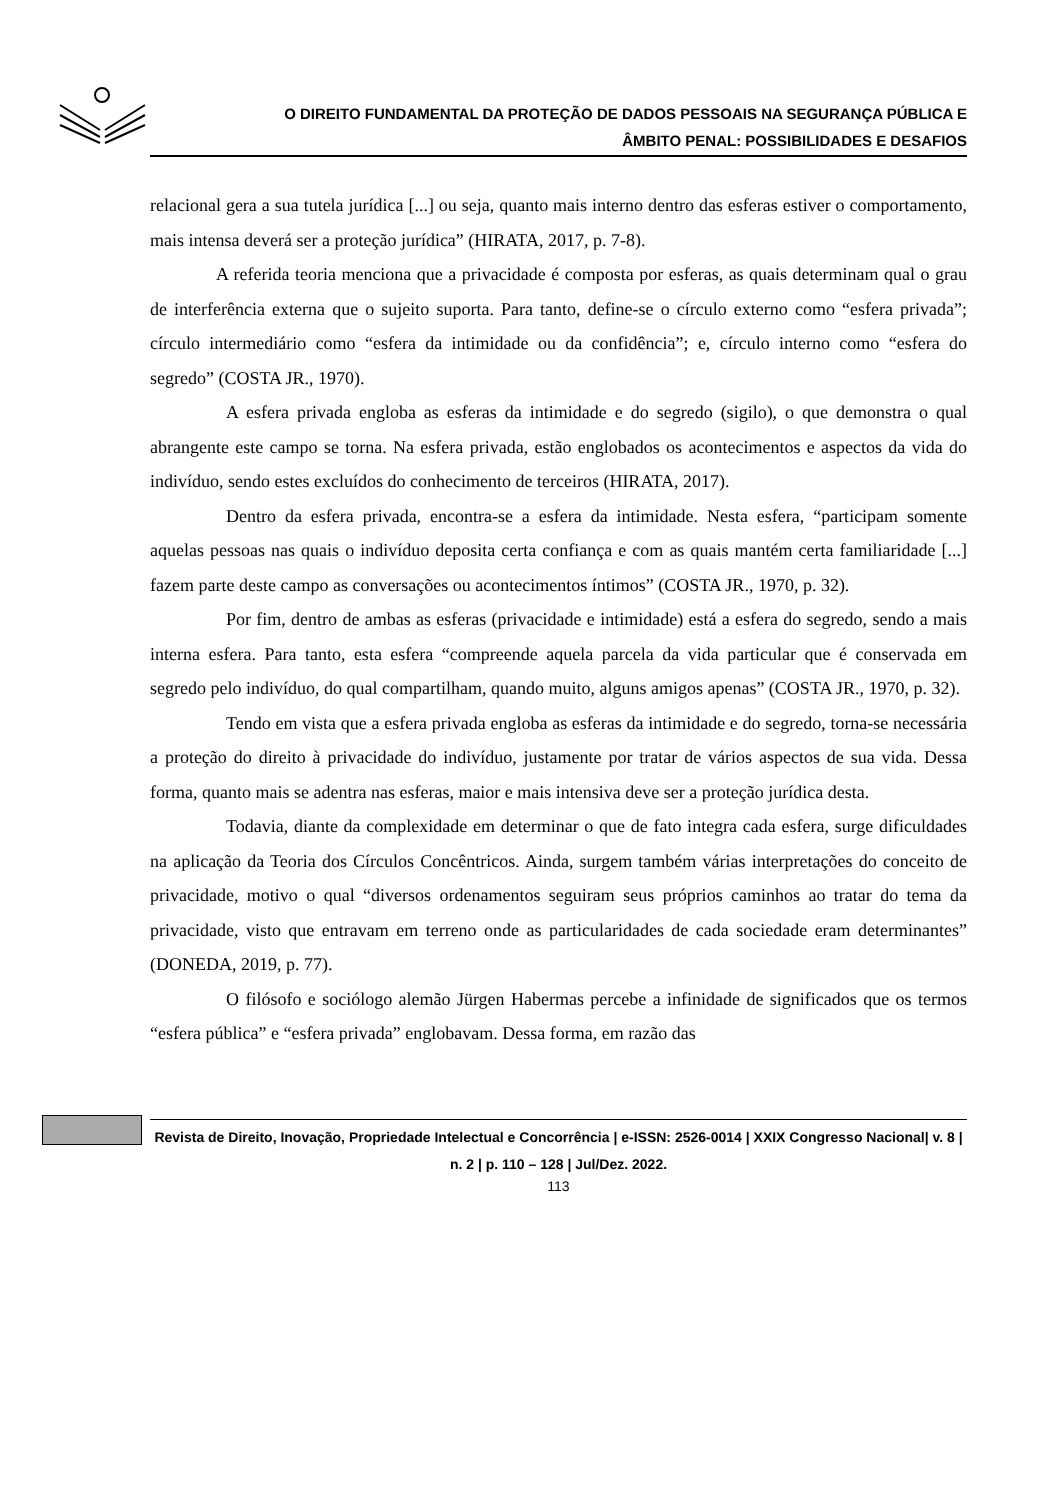O DIREITO FUNDAMENTAL DA PROTEÇÃO DE DADOS PESSOAIS NA SEGURANÇA PÚBLICA E
ÂMBITO PENAL: POSSIBILIDADES E DESAFIOS
relacional gera a sua tutela jurídica [...] ou seja, quanto mais interno dentro das esferas estiver o comportamento, mais intensa deverá ser a proteção jurídica” (HIRATA, 2017, p. 7-8).
A referida teoria menciona que a privacidade é composta por esferas, as quais determinam qual o grau de interferência externa que o sujeito suporta. Para tanto, define-se o círculo externo como “esfera privada”; círculo intermediário como “esfera da intimidade ou da confidência”; e, círculo interno como “esfera do segredo” (COSTA JR., 1970).
A esfera privada engloba as esferas da intimidade e do segredo (sigilo), o que demonstra o qual abrangente este campo se torna. Na esfera privada, estão englobados os acontecimentos e aspectos da vida do indivíduo, sendo estes excluídos do conhecimento de terceiros (HIRATA, 2017).
Dentro da esfera privada, encontra-se a esfera da intimidade. Nesta esfera, “participam somente aquelas pessoas nas quais o indivíduo deposita certa confiança e com as quais mantém certa familiaridade [...] fazem parte deste campo as conversações ou acontecimentos íntimos” (COSTA JR., 1970, p. 32).
Por fim, dentro de ambas as esferas (privacidade e intimidade) está a esfera do segredo, sendo a mais interna esfera. Para tanto, esta esfera “compreende aquela parcela da vida particular que é conservada em segredo pelo indivíduo, do qual compartilham, quando muito, alguns amigos apenas” (COSTA JR., 1970, p. 32).
Tendo em vista que a esfera privada engloba as esferas da intimidade e do segredo, torna-se necessária a proteção do direito à privacidade do indivíduo, justamente por tratar de vários aspectos de sua vida. Dessa forma, quanto mais se adentra nas esferas, maior e mais intensiva deve ser a proteção jurídica desta.
Todavia, diante da complexidade em determinar o que de fato integra cada esfera, surge dificuldades na aplicação da Teoria dos Círculos Concêntricos. Ainda, surgem também várias interpretações do conceito de privacidade, motivo o qual “diversos ordenamentos seguiram seus próprios caminhos ao tratar do tema da privacidade, visto que entravam em terreno onde as particularidades de cada sociedade eram determinantes” (DONEDA, 2019, p. 77).
O filósofo e sociólogo alemão Jürgen Habermas percebe a infinidade de significados que os termos “esfera pública” e “esfera privada” englobavam. Dessa forma, em razão das
Revista de Direito, Inovação, Propriedade Intelectual e Concorrência | e-ISSN: 2526-0014 | XXIX Congresso Nacional| v. 8 | n. 2 | p. 110 – 128 | Jul/Dez. 2022.
113